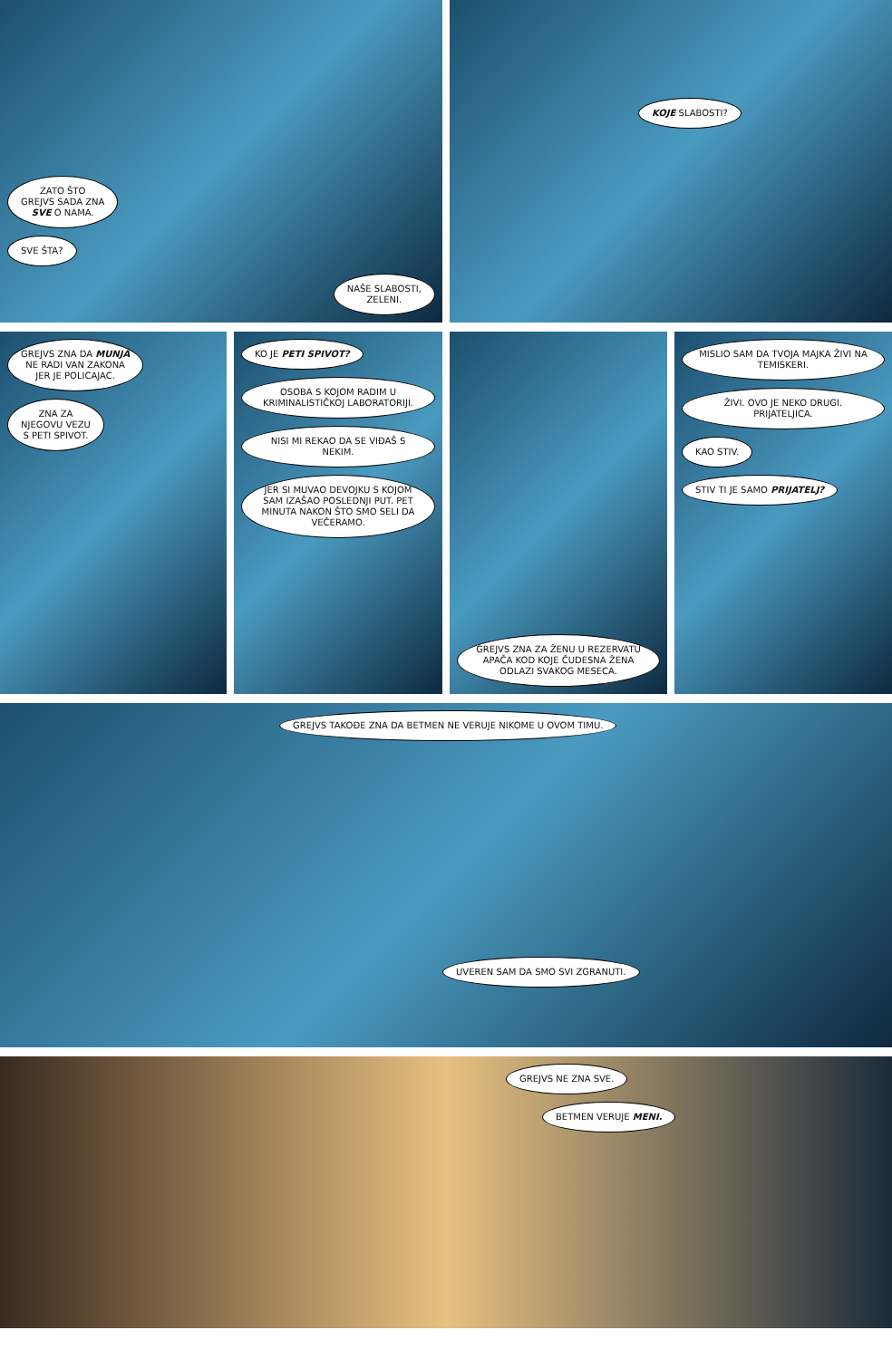ZATO ŠTO
GREJVS SADA ZNA
SVE O NAMA.
SVE ŠTA?
NAŠE SLABOSTI,
ZELENI.
KOJE SLABOSTI?
GREJVS ZNA DA MUNJA
NE RADI VAN ZAKONA
JER JE POLICAJAC.
ZNA ZA
NJEGOVU VEZU
S PETI SPIVOT.
KO JE PETI SPIVOT?
OSOBA S KOJOM RADIM U KRIMINALISTIČKOJ LABORATORIJI.
NISI MI REKAO DA SE VIĐAŠ S NEKIM.
JER SI MUVAO DEVOJKU S KOJOM SAM IZAŠAO POSLEDNJI PUT. PET MINUTA NAKON ŠTO SMO SELI DA VEČERAMO.
GREJVS ZNA ZA ŽENU U REZERVATU APAČA KOD KOJE ČUDESNA ŽENA ODLAZI SVAKOG MESECA.
MISLIO SAM DA TVOJA MAJKA ŽIVI NA TEMISKERI.
ŽIVI. OVO JE NEKO DRUGI. PRIJATELJICA.
KAO STIV.
STIV TI JE SAMO PRIJATELJ?
GREJVS TAKOĐE ZNA DA BETMEN NE VERUJE NIKOME U OVOM TIMU.
UVEREN SAM DA SMO SVI ZGRANUTI.
GREJVS NE ZNA SVE.
BETMEN VERUJE MENI.